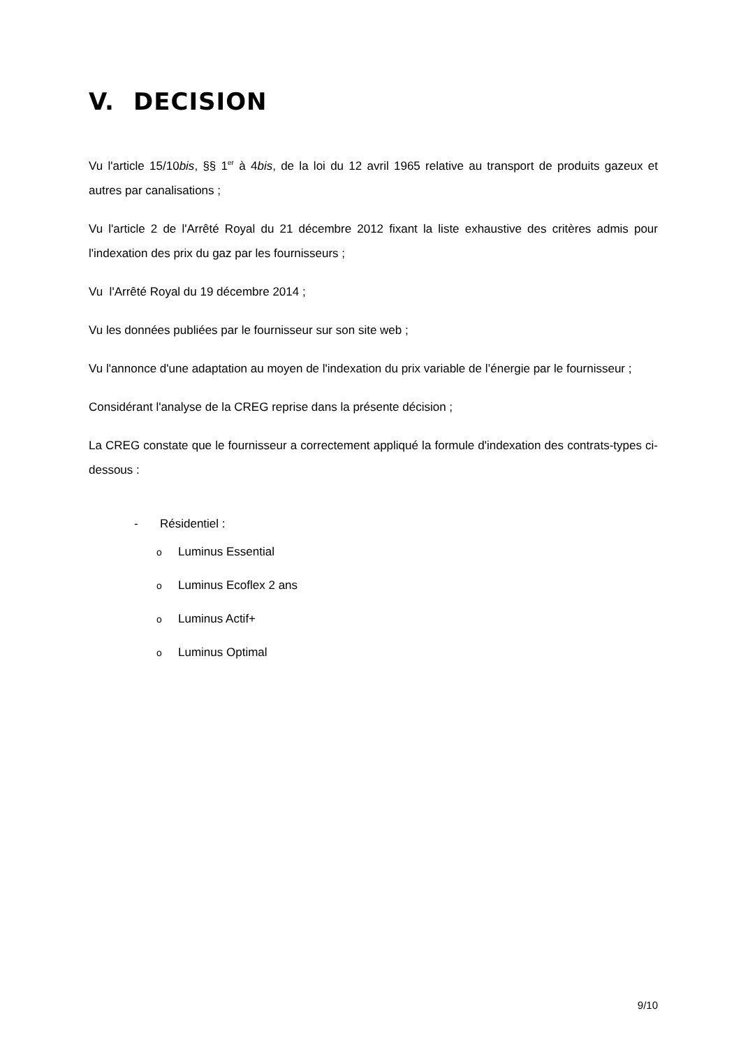V. DECISION
Vu l'article 15/10bis, §§ 1<sup>er</sup> à 4bis, de la loi du 12 avril 1965 relative au transport de produits gazeux et autres par canalisations ;
Vu l'article 2 de l'Arrêté Royal du 21 décembre 2012 fixant la liste exhaustive des critères admis pour l'indexation des prix du gaz par les fournisseurs ;
Vu l'Arrêté Royal du 19 décembre 2014 ;
Vu les données publiées par le fournisseur sur son site web ;
Vu l'annonce d'une adaptation au moyen de l'indexation du prix variable de l’énergie par le fournisseur ;
Considérant l'analyse de la CREG reprise dans la présente décision ;
La CREG constate que le fournisseur a correctement appliqué la formule d'indexation des contrats-types ci-dessous :
- Résidentiel :
o Luminus Essential
o Luminus Ecoflex 2 ans
o Luminus Actif+
o Luminus Optimal
9/10